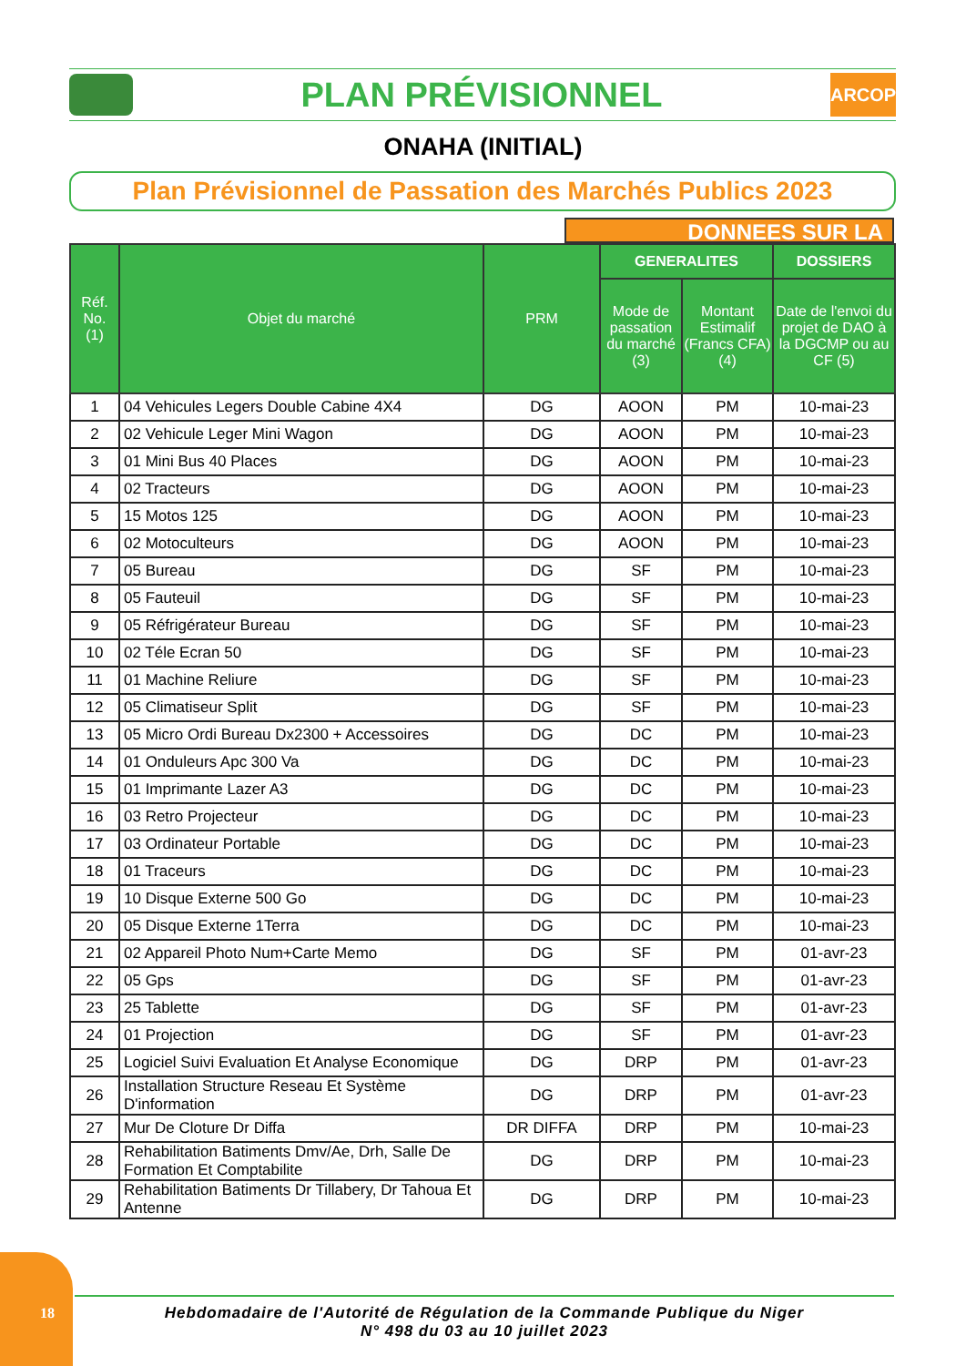PLAN PRÉVISIONNEL
ARCOP
ONAHA (INITIAL)
Plan Prévisionnel de Passation des Marchés Publics 2023
DONNEES SUR LA
| Réf. No. (1) | Objet du marché | PRM | GENERALITES | | DOSSIERS |
| --- | --- | --- | --- | --- | --- |
| | | | Mode de passation du marché (3) | Montant Estimalif (Francs CFA) (4) | Date de l'envoi du projet de DAO à la DGCMP ou au CF (5) |
| 1 | 04 Vehicules Legers Double Cabine 4X4 | DG | AOON | PM | 10-mai-23 |
| 2 | 02 Vehicule Leger Mini Wagon | DG | AOON | PM | 10-mai-23 |
| 3 | 01 Mini Bus 40 Places | DG | AOON | PM | 10-mai-23 |
| 4 | 02 Tracteurs | DG | AOON | PM | 10-mai-23 |
| 5 | 15 Motos 125 | DG | AOON | PM | 10-mai-23 |
| 6 | 02 Motoculteurs | DG | AOON | PM | 10-mai-23 |
| 7 | 05 Bureau | DG | SF | PM | 10-mai-23 |
| 8 | 05 Fauteuil | DG | SF | PM | 10-mai-23 |
| 9 | 05 Réfrigérateur Bureau | DG | SF | PM | 10-mai-23 |
| 10 | 02 Téle Ecran 50 | DG | SF | PM | 10-mai-23 |
| 11 | 01 Machine Reliure | DG | SF | PM | 10-mai-23 |
| 12 | 05 Climatiseur Split | DG | SF | PM | 10-mai-23 |
| 13 | 05 Micro Ordi Bureau Dx2300 + Accessoires | DG | DC | PM | 10-mai-23 |
| 14 | 01 Onduleurs Apc 300 Va | DG | DC | PM | 10-mai-23 |
| 15 | 01 Imprimante Lazer A3 | DG | DC | PM | 10-mai-23 |
| 16 | 03 Retro Projecteur | DG | DC | PM | 10-mai-23 |
| 17 | 03 Ordinateur Portable | DG | DC | PM | 10-mai-23 |
| 18 | 01 Traceurs | DG | DC | PM | 10-mai-23 |
| 19 | 10 Disque Externe 500 Go | DG | DC | PM | 10-mai-23 |
| 20 | 05 Disque Externe 1Terra | DG | DC | PM | 10-mai-23 |
| 21 | 02 Appareil Photo Num+Carte Memo | DG | SF | PM | 01-avr-23 |
| 22 | 05 Gps | DG | SF | PM | 01-avr-23 |
| 23 | 25 Tablette | DG | SF | PM | 01-avr-23 |
| 24 | 01 Projection | DG | SF | PM | 01-avr-23 |
| 25 | Logiciel Suivi Evaluation Et Analyse Economique | DG | DRP | PM | 01-avr-23 |
| 26 | Installation Structure Reseau Et Système D'information | DG | DRP | PM | 01-avr-23 |
| 27 | Mur De Cloture Dr Diffa | DR DIFFA | DRP | PM | 10-mai-23 |
| 28 | Rehabilitation Batiments Dmv/Ae, Drh, Salle De Formation Et Comptabilite | DG | DRP | PM | 10-mai-23 |
| 29 | Rehabilitation Batiments Dr Tillabery, Dr Tahoua Et Antenne | DG | DRP | PM | 10-mai-23 |
18
Hebdomadaire de l'Autorité de Régulation de la Commande Publique du Niger
N° 498 du 03 au 10 juillet 2023